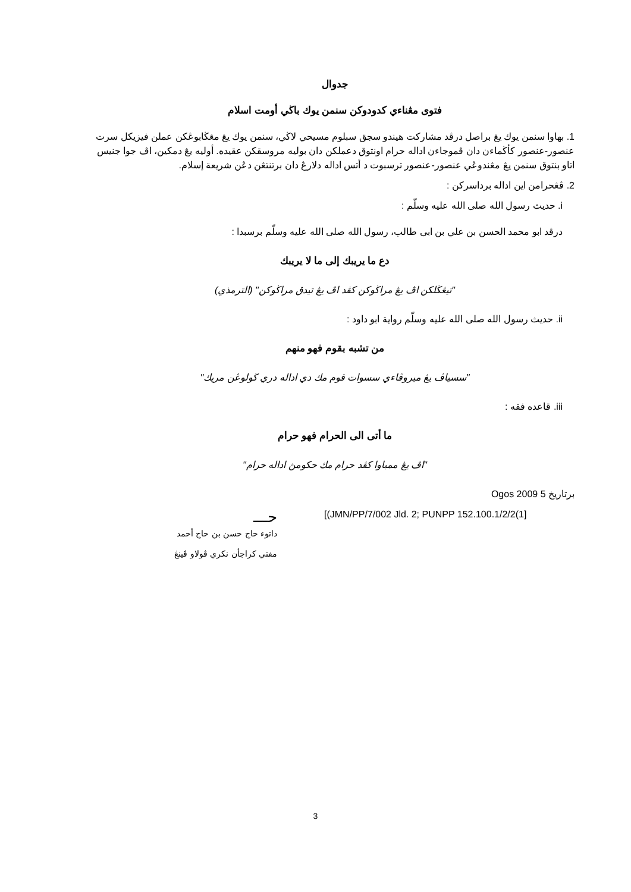جدوال
فتوى مڠناءي كدودوكن سنمن يوك باڬي أومت اسلام
1. بهاوا سنمن يوك يڠ براصل درڤد مشاركت هيندو سجق سبلوم مسيحي لاڬي، سنمن يوك يڠ مڠڬابوڠكن عملن فيزيكل سرت عنصور-عنصور كأڬماءن دان ڤموجاءن اداله حرام اونتوق دعملكن دان بوليه مروسقكن عقيده. أوليه يڠ دمكين، اڤ جوا جنيس اتاو بنتوق سنمن يڠ مڠندوڠي عنصور-عنصور ترسبوت د أتس اداله دلارڠ دان برتنتڠن دڠن شريعة إسلام.
2. ڤڠحرامن اين اداله برداسركن :
i. حديث رسول الله صلى الله عليه وسلّم :
درڤد ابو محمد الحسن بن علي بن ابى طالب، رسول الله صلى الله عليه وسلّم برسبدا :
دع ما يريبك إلى ما لا يريبك
"تيڠڬلكن اڤ يڠ مراڬوكن كڤد اڤ يڠ تيدق مراڬوكن" (الترمذي)
ii. حديث رسول الله صلى الله عليه وسلّم رواية ابو داود :
من تشبه بقوم فهو منهم
"سسياڤ يڠ ميروڤاءي سسوات قوم مك دي اداله دري ڬولوڠن مريك"
iii. قاعده فقه :
ما أتى الى الحرام فهو حرام
"اڤ يڠ ممباوا كڤد حرام مك حكومڽ اداله حرام"
برتاريخ 5 Ogos 2009
[(JMN/PP/7/002 Jld. 2; PUNPP 152.100.1/2/2(1]
حـــ
داتوء حاج حسن بن حاج أحمد
مفتي كراجأن نكري ڤولاو ڤينڠ
3